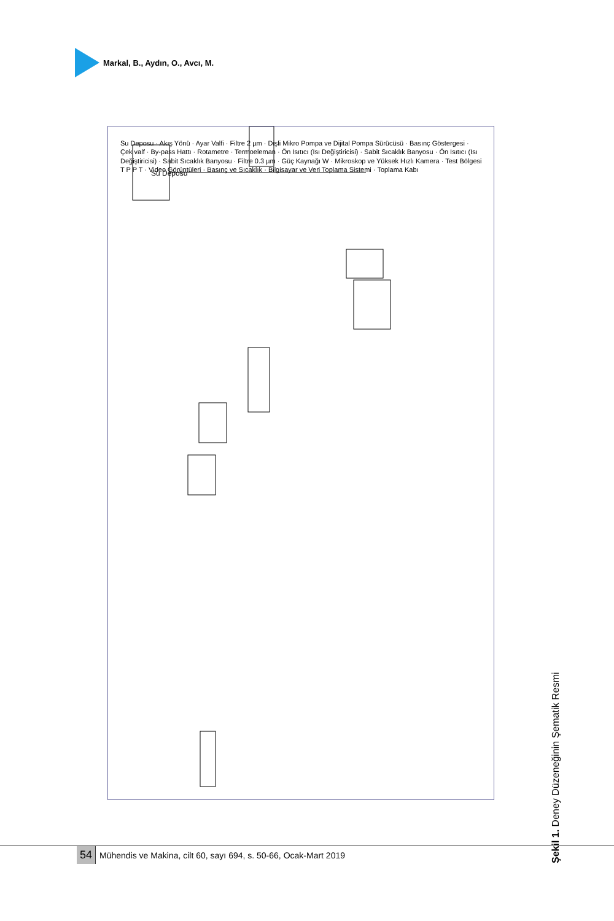Markal, B., Aydın, O., Avcı, M.
Su Deposu
Şekil 1. Deney Düzeneğinin Şematik Resmi
Su Deposu · Akış Yönü · Ayar Valfi · Filtre 2 µm · Dişli Mikro Pompa ve Dijital Pompa Sürücüsü · Basınç Göstergesi · Çek valf · By-pass Hattı · Rotametre · Termoeleman · Ön Isıtıcı (Isı Değiştiricisi) · Sabit Sıcaklık Banyosu · Ön Isıtıcı (Isı Değiştiricisi) · Sabit Sıcaklık Banyosu · Filtre 0.3 µm · Güç Kaynağı W · Mikroskop ve Yüksek Hızlı Kamera · Test Bölgesi T P P T · Video Görüntüleri · Basınç ve Sıcaklık · Bilgisayar ve Veri Toplama Sistemi · Toplama Kabı
54 Mühendis ve Makina, cilt 60, sayı 694, s. 50-66, Ocak-Mart 2019